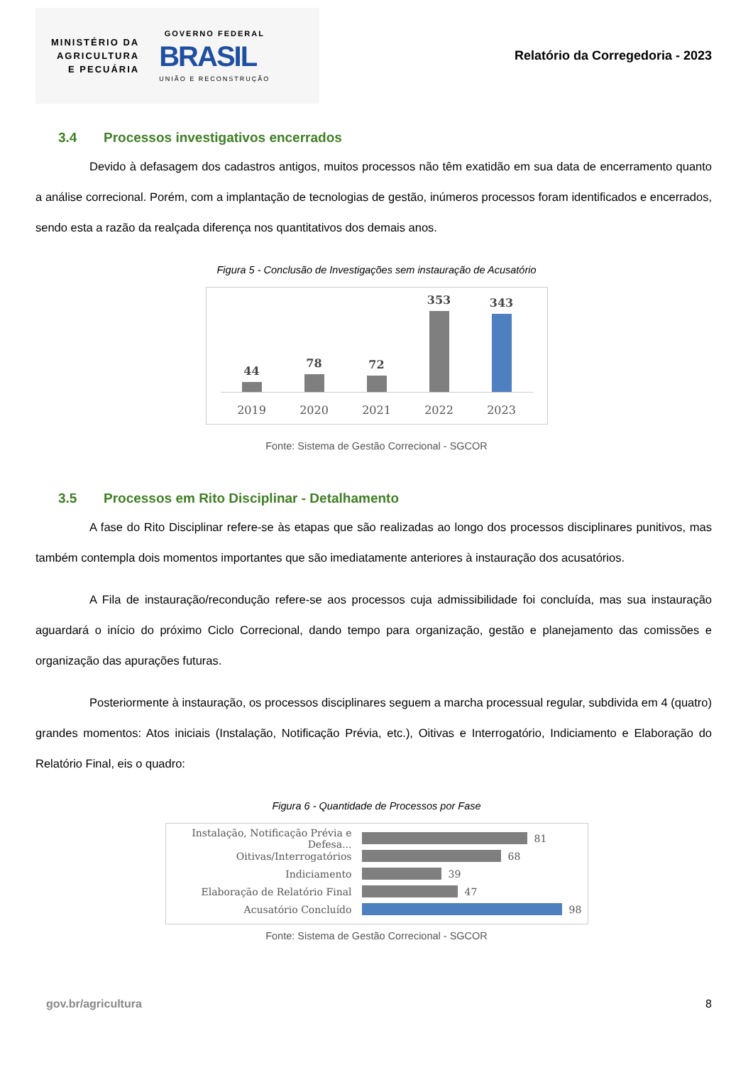MINISTÉRIO DA
AGRICULTURA
E PECUÁRIA
GOVERNO FEDERAL
BRASIL
UNIÃO E RECONSTRUÇÃO
Relatório da Corregedoria - 2023
3.4 Processos investigativos encerrados
Devido à defasagem dos cadastros antigos, muitos processos não têm exatidão em sua data de encerramento quanto a análise correcional. Porém, com a implantação de tecnologias de gestão, inúmeros processos foram identificados e encerrados, sendo esta a razão da realçada diferença nos quantitativos dos demais anos.
Figura 5 - Conclusão de Investigações sem instauração de Acusatório
44
78
72
353
343
2019 2020 2021 2022 2023
Fonte: Sistema de Gestão Correcional - SGCOR
3.5 Processos em Rito Disciplinar - Detalhamento
A fase do Rito Disciplinar refere-se às etapas que são realizadas ao longo dos processos disciplinares punitivos, mas também contempla dois momentos importantes que são imediatamente anteriores à instauração dos acusatórios.
A Fila de instauração/recondução refere-se aos processos cuja admissibilidade foi concluída, mas sua instauração aguardará o início do próximo Ciclo Correcional, dando tempo para organização, gestão e planejamento das comissões e organização das apurações futuras.
Posteriormente à instauração, os processos disciplinares seguem a marcha processual regular, subdivida em 4 (quatro) grandes momentos: Atos iniciais (Instalação, Notificação Prévia, etc.), Oitivas e Interrogatório, Indiciamento e Elaboração do Relatório Final, eis o quadro:
Figura 6 - Quantidade de Processos por Fase
Instalação, Notificação Prévia e Defesa...
81
Oitivas/Interrogatórios
68
Indiciamento
39
Elaboração de Relatório Final
47
Acusatório Concluído
98
Fonte: Sistema de Gestão Correcional - SGCOR
gov.br/agricultura 8